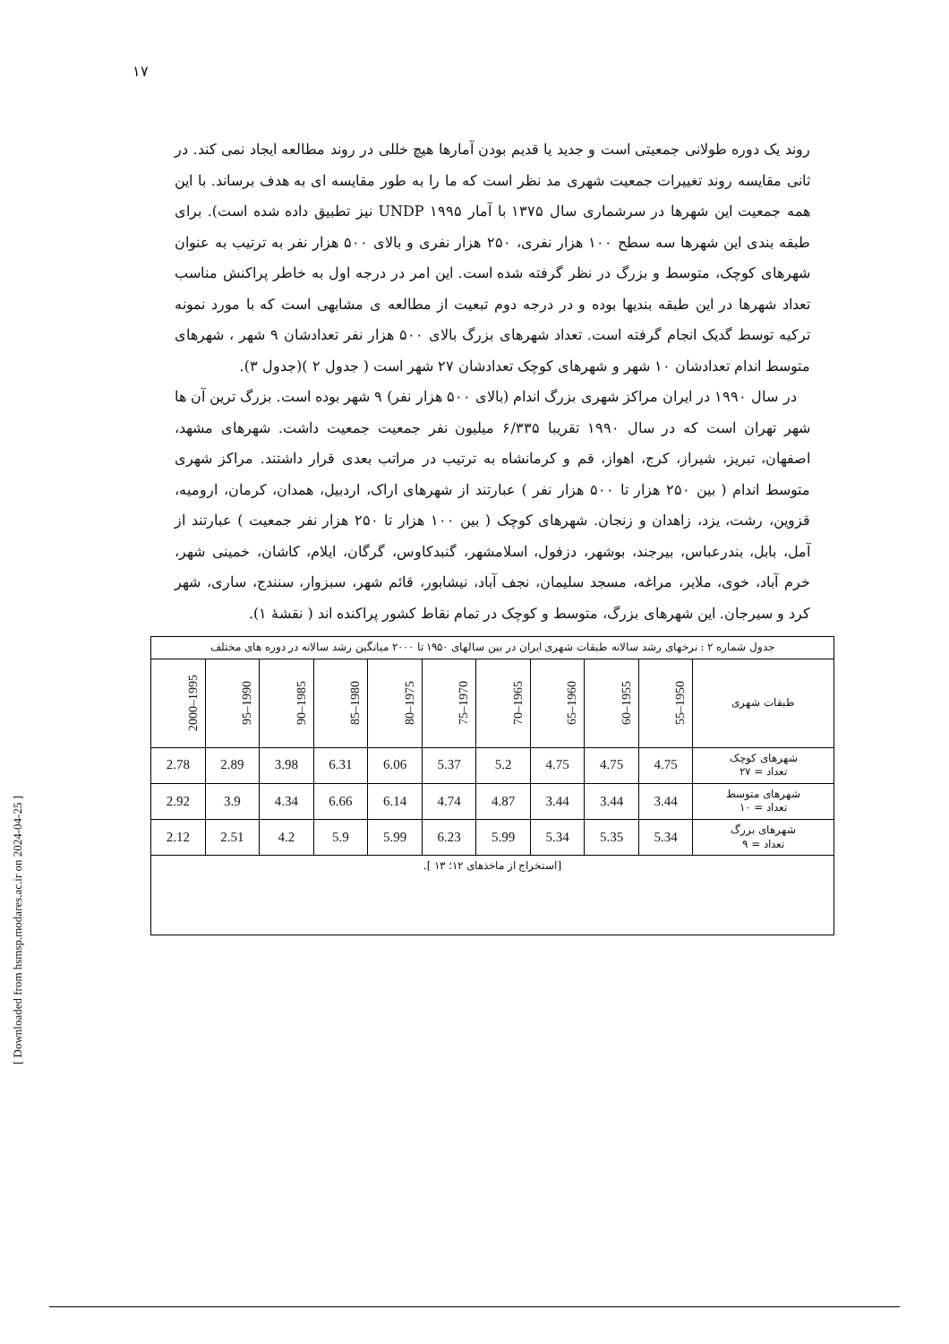۱۷
[ Downloaded from hsmsp.modares.ac.ir on 2024-04-25 ]
روند یک دوره طولانی جمعیتی است و جدید یا قدیم بودن آمارها هیچ خللی در روند مطالعه ایجاد نمی کند. در ثانی مقایسه روند تغییرات جمعیت شهری مد نظر است که ما را به طور مقایسه ای به هدف برساند. با این همه جمعیت این شهرها در سرشماری سال ۱۳۷۵ با آمار UNDP ۱۹۹۵ نیز تطبیق داده شده است). برای طبقه بندی این شهرها سه سطح ۱۰۰ هزار نفری، ۲۵۰ هزار نفری و بالای ۵۰۰ هزار نفر به ترتیب به عنوان شهرهای کوچک، متوسط و بزرگ در نظر گرفته شده است. این امر در درجه اول به خاطر پراکنش مناسب تعداد شهرها در این طبقه بندیها بوده و در درجه دوم تبعیت از مطالعه ی مشابهی است که با مورد نمونه ترکیه توسط گدیک انجام گرفته است. تعداد شهرهای بزرگ بالای ۵۰۰ هزار نفر تعدادشان ۹ شهر ، شهرهای متوسط اندام تعدادشان ۱۰ شهر و شهرهای کوچک تعدادشان ۲۷ شهر است ( جدول ۲ )(جدول ۳).
در سال ۱۹۹۰ در ایران مراکز شهری بزرگ اندام (بالای ۵۰۰ هزار نفر) ۹ شهر بوده است. بزرگ ترین آن ها شهر تهران است که در سال ۱۹۹۰ تقریبا ۶/۳۳۵ میلیون نفر جمعیت جمعیت داشت. شهرهای مشهد، اصفهان، تبریز، شیراز، کرج، اهواز، قم و کرمانشاه به ترتیب در مراتب بعدی قرار داشتند. مراکز شهری متوسط اندام ( بین ۲۵۰ هزار تا ۵۰۰ هزار نفر ) عبارتند از شهرهای اراک، اردبیل، همدان، کرمان، ارومیه، قزوین، رشت، یزد، زاهدان و زنجان. شهرهای کوچک ( بین ۱۰۰ هزار تا ۲۵۰ هزار نفر جمعیت ) عبارتند از آمل، بابل، بندرعباس، بیرجند، بوشهر، دزفول، اسلامشهر، گنبدکاوس، گرگان، ایلام، کاشان، خمینی شهر، خرم آباد، خوی، ملایر، مراغه، مسجد سلیمان، نجف آباد، نیشابور، قائم شهر، سبزوار، سنندج، ساری، شهر کرد و سیرجان. این شهرهای بزرگ، متوسط و کوچک در تمام نقاط کشور پراکنده اند ( نقشهٔ ۱).
| جدول شماره ۲ : نرخهای رشد سالانه طبقات شهری ایران در بین سالهای ۱۹۵۰ تا ۲۰۰۰ میانگین رشد سالانه در دوره های مختلف | | | | | | | | | | |
| طبقات شهری | 1950–55 | 1955–60 | 1960–65 | 1965–70 | 1970–75 | 1975–80 | 1980–85 | 1985–90 | 1990–95 | 1995–2000 |
| شهرهای کوچک تعداد = ۲۷ | 4.75 | 4.75 | 4.75 | 5.2 | 5.37 | 6.06 | 6.31 | 3.98 | 2.89 | 2.78 |
| شهرهای متوسط تعداد = ۱۰ | 3.44 | 3.44 | 3.44 | 4.87 | 4.74 | 6.14 | 6.66 | 4.34 | 3.9 | 2.92 |
| شهرهای بزرگ تعداد = ۹ | 5.34 | 5.35 | 5.34 | 5.99 | 6.23 | 5.99 | 5.9 | 4.2 | 2.51 | 2.12 |
| [استخراج از ماخذهای ۱۲؛ ۱۳ ]. | | | | | | | | | | |